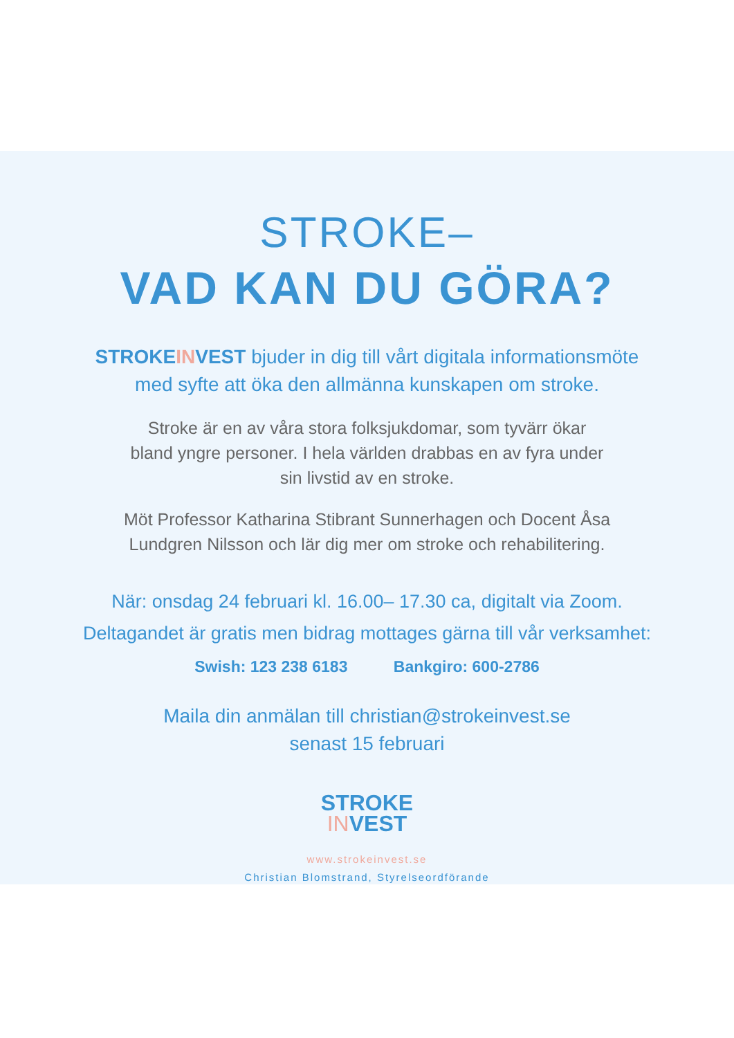STROKE–
VAD KAN DU GÖRA?
STROKEINVEST bjuder in dig till vårt digitala informationsmöte
med syfte att öka den allmänna kunskapen om stroke.
Stroke är en av våra stora folksjukdomar, som tyvärr ökar
bland yngre personer. I hela världen drabbas en av fyra under
sin livstid av en stroke.
Möt Professor Katharina Stibrant Sunnerhagen och Docent Åsa
Lundgren Nilsson och lär dig mer om stroke och rehabilitering.
När: onsdag 24 februari kl. 16.00– 17.30 ca, digitalt via Zoom.
Deltagandet är gratis men bidrag mottages gärna till vår verksamhet:
Swish: 123 238 6183 Bankgiro: 600-2786
Maila din anmälan till christian@strokeinvest.se
senast 15 februari
STROKE
INVEST
www.strokeinvest.se
Christian Blomstrand, Styrelseordförande